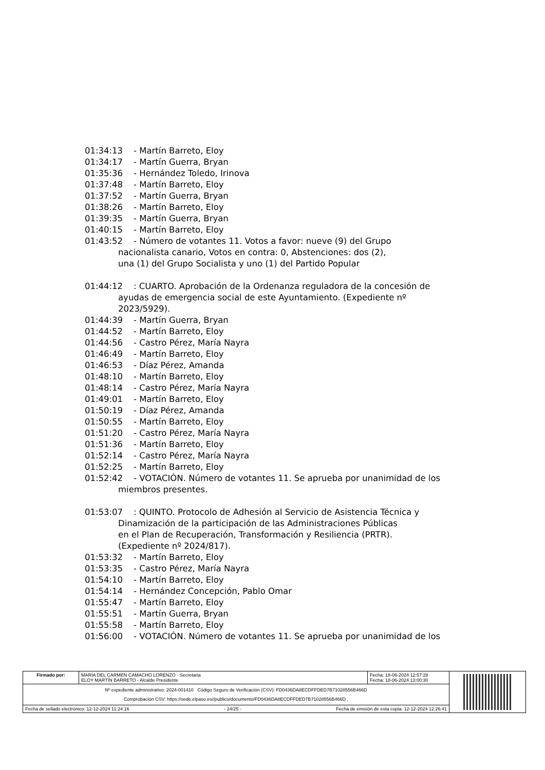01:34:13 - Martín Barreto, Eloy
01:34:17 - Martín Guerra, Bryan
01:35:36 - Hernández Toledo, Irinova
01:37:48 - Martín Barreto, Eloy
01:37:52 - Martín Guerra, Bryan
01:38:26 - Martín Barreto, Eloy
01:39:35 - Martín Guerra, Bryan
01:40:15 - Martín Barreto, Eloy
01:43:52 - Número de votantes 11. Votos a favor: nueve (9) del Grupo
nacionalista canario, Votos en contra: 0, Abstenciones: dos (2),
una (1) del Grupo Socialista y uno (1) del Partido Popular
01:44:12: CUARTO. Aprobación de la Ordenanza reguladora de la concesión de
ayudas de emergencia social de este Ayuntamiento. (Expediente nº
2023/5929).
01:44:39 - Martín Guerra, Bryan
01:44:52 - Martín Barreto, Eloy
01:44:56 - Castro Pérez, María Nayra
01:46:49 - Martín Barreto, Eloy
01:46:53 - Díaz Pérez, Amanda
01:48:10 - Martín Barreto, Eloy
01:48:14 - Castro Pérez, María Nayra
01:49:01 - Martín Barreto, Eloy
01:50:19 - Díaz Pérez, Amanda
01:50:55 - Martín Barreto, Eloy
01:51:20 - Castro Pérez, María Nayra
01:51:36 - Martín Barreto, Eloy
01:52:14 - Castro Pérez, María Nayra
01:52:25 - Martín Barreto, Eloy
01:52:42 - VOTACIÓN. Número de votantes 11. Se aprueba por unanimidad de los
miembros presentes.
01:53:07: QUINTO. Protocolo de Adhesión al Servicio de Asistencia Técnica y
Dinamización de la participación de las Administraciones Públicas
en el Plan de Recuperación, Transformación y Resiliencia (PRTR).
(Expediente nº 2024/817).
01:53:32 - Martín Barreto, Eloy
01:53:35 - Castro Pérez, María Nayra
01:54:10 - Martín Barreto, Eloy
01:54:14 - Hernández Concepción, Pablo Omar
01:55:47 - Martín Barreto, Eloy
01:55:51 - Martín Guerra, Bryan
01:55:58 - Martín Barreto, Eloy
01:56:00 - VOTACIÓN. Número de votantes 11. Se aprueba por unanimidad de los
| Firmado por: | MARÍA DEL CARMEN CAMACHO LORENZO - Secretaria ELOY MARTÍN BARRETO - Alcalde Presidente | Fecha: 18-06-2024 12:57:28 Fecha: 18-06-2024 13:00:30 | |
| Nº expediente administrativo: 2024-001410 Código Seguro de Verificación (CSV): FD0436DA8ECDFFDED7B71028556B466D Comprobación CSV: https://sede.elpaso.es//publico/documento/FD0436DA8ECDFFDED7B71028556B466D . | | | |
| Fecha de sellado electrónico: 12-12-2024 11:24:16 - 24/25 - Fecha de emisión de esta copia: 12-12-2024 12:26:41 | | | |